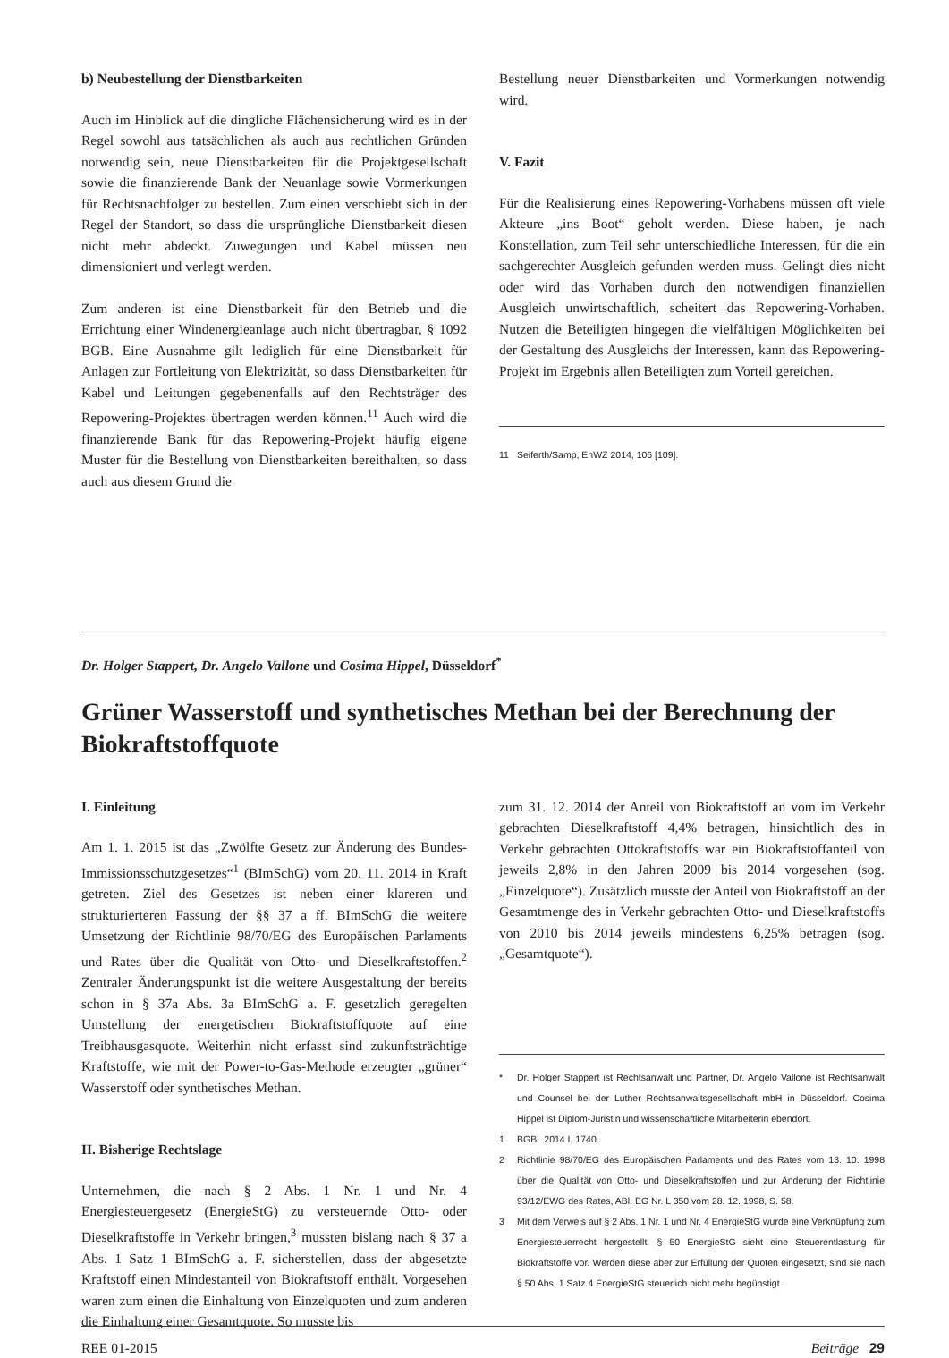b) Neubestellung der Dienstbarkeiten
Auch im Hinblick auf die dingliche Flächensicherung wird es in der Regel sowohl aus tatsächlichen als auch aus rechtlichen Gründen notwendig sein, neue Dienstbarkeiten für die Projektgesellschaft sowie die finanzierende Bank der Neuanlage sowie Vormerkungen für Rechtsnachfolger zu bestellen. Zum einen verschiebt sich in der Regel der Standort, so dass die ursprüngliche Dienstbarkeit diesen nicht mehr abdeckt. Zuwegungen und Kabel müssen neu dimensioniert und verlegt werden.
Zum anderen ist eine Dienstbarkeit für den Betrieb und die Errichtung einer Windenergieanlage auch nicht übertragbar, § 1092 BGB. Eine Ausnahme gilt lediglich für eine Dienstbarkeit für Anlagen zur Fortleitung von Elektrizität, so dass Dienstbarkeiten für Kabel und Leitungen gegebenenfalls auf den Rechtsträger des Repowering-Projektes übertragen werden können.<sup>11</sup> Auch wird die finanzierende Bank für das Repowering-Projekt häufig eigene Muster für die Bestellung von Dienstbarkeiten bereithalten, so dass auch aus diesem Grund die
Bestellung neuer Dienstbarkeiten und Vormerkungen notwendig wird.
V. Fazit
Für die Realisierung eines Repowering-Vorhabens müssen oft viele Akteure „ins Boot“ geholt werden. Diese haben, je nach Konstellation, zum Teil sehr unterschiedliche Interessen, für die ein sachgerechter Ausgleich gefunden werden muss. Gelingt dies nicht oder wird das Vorhaben durch den notwendigen finanziellen Ausgleich unwirtschaftlich, scheitert das Repowering-Vorhaben. Nutzen die Beteiligten hingegen die vielfältigen Möglichkeiten bei der Gestaltung des Ausgleichs der Interessen, kann das Repowering-Projekt im Ergebnis allen Beteiligten zum Vorteil gereichen.
11 Seiferth/Samp, EnWZ 2014, 106 [109].
Dr. Holger Stappert, Dr. Angelo Vallone und Cosima Hippel, Düsseldorf<sup>*</sup>
Grüner Wasserstoff und synthetisches Methan bei der Berechnung der Biokraftstoffquote
I. Einleitung
Am 1. 1. 2015 ist das „Zwölfte Gesetz zur Änderung des Bundes-Immissionsschutzgesetzes“<sup>1</sup> (BImSchG) vom 20. 11. 2014 in Kraft getreten. Ziel des Gesetzes ist neben einer klareren und strukturierteren Fassung der §§ 37 a ff. BImSchG die weitere Umsetzung der Richtlinie 98/70/EG des Europäischen Parlaments und Rates über die Qualität von Otto- und Dieselkraftstoffen.<sup>2</sup> Zentraler Änderungspunkt ist die weitere Ausgestaltung der bereits schon in § 37a Abs. 3a BImSchG a. F. gesetzlich geregelten Umstellung der energetischen Biokraftstoffquote auf eine Treibhausgasquote. Weiterhin nicht erfasst sind zukunftsträchtige Kraftstoffe, wie mit der Power-to-Gas-Methode erzeugter „grüner“ Wasserstoff oder synthetisches Methan.
II. Bisherige Rechtslage
Unternehmen, die nach § 2 Abs. 1 Nr. 1 und Nr. 4 Energiesteuergesetz (EnergieStG) zu versteuernde Otto- oder Dieselkraftstoffe in Verkehr bringen,<sup>3</sup> mussten bislang nach § 37 a Abs. 1 Satz 1 BImSchG a. F. sicherstellen, dass der abgesetzte Kraftstoff einen Mindestanteil von Biokraftstoff enthält. Vorgesehen waren zum einen die Einhaltung von Einzelquoten und zum anderen die Einhaltung einer Gesamtquote. So musste bis
zum 31. 12. 2014 der Anteil von Biokraftstoff an vom im Verkehr gebrachten Dieselkraftstoff 4,4% betragen, hinsichtlich des in Verkehr gebrachten Ottokraftstoffs war ein Biokraftstoffanteil von jeweils 2,8% in den Jahren 2009 bis 2014 vorgesehen (sog. „Einzelquote“). Zusätzlich musste der Anteil von Biokraftstoff an der Gesamtmenge des in Verkehr gebrachten Otto- und Dieselkraftstoffs von 2010 bis 2014 jeweils mindestens 6,25% betragen (sog. „Gesamtquote“).
* Dr. Holger Stappert ist Rechtsanwalt und Partner, Dr. Angelo Vallone ist Rechtsanwalt und Counsel bei der Luther Rechtsanwaltsgesellschaft mbH in Düsseldorf. Cosima Hippel ist Diplom-Juristin und wissenschaftliche Mitarbeiterin ebendort.
1 BGBl. 2014 I, 1740.
2 Richtlinie 98/70/EG des Europäischen Parlaments und des Rates vom 13. 10. 1998 über die Qualität von Otto- und Dieselkraftstoffen und zur Änderung der Richtlinie 93/12/EWG des Rates, ABl. EG Nr. L 350 vom 28. 12. 1998, S. 58.
3 Mit dem Verweis auf § 2 Abs. 1 Nr. 1 und Nr. 4 EnergieStG wurde eine Verknüpfung zum Energiesteuerrecht hergestellt. § 50 EnergieStG sieht eine Steuerentlastung für Biokraftstoffe vor. Werden diese aber zur Erfüllung der Quoten eingesetzt, sind sie nach § 50 Abs. 1 Satz 4 EnergieStG steuerlich nicht mehr begünstigt.
REE 01-2015 Beiträge 29